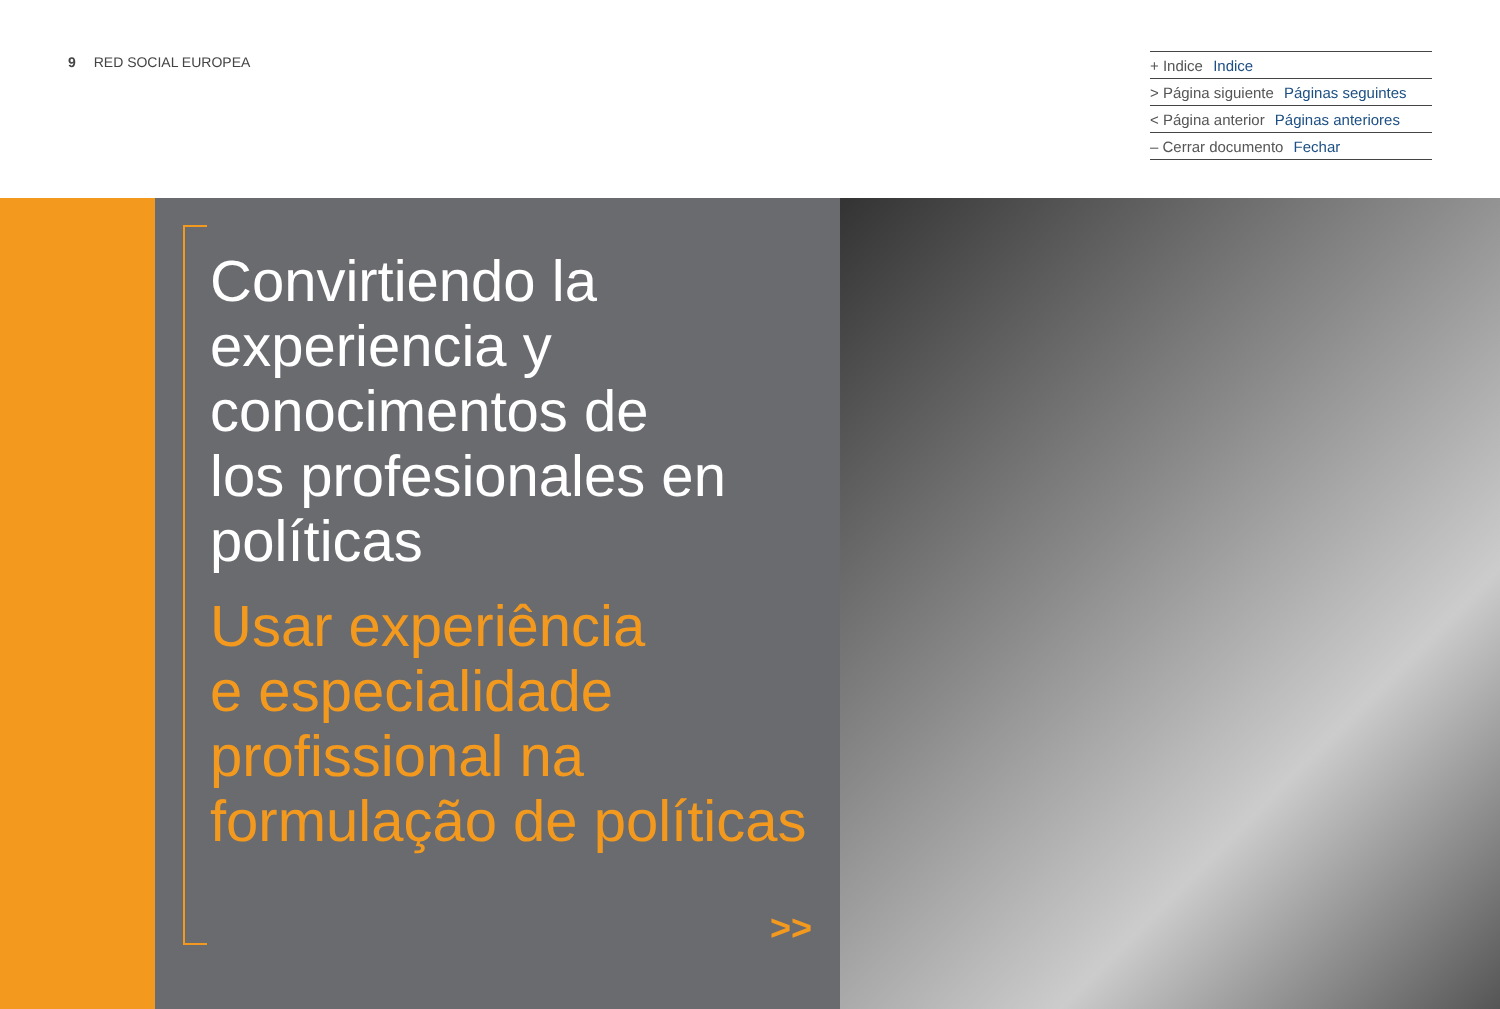9 RED SOCIAL EUROPEA
+ Indice Indice
> Página siguiente Páginas seguintes
< Página anterior Páginas anteriores
– Cerrar documento Fechar
Convirtiendo la
experiencia y
conocimentos de
los profesionales en
políticas
Usar experiência
e especialidade
profissional na
formulação de políticas
>>